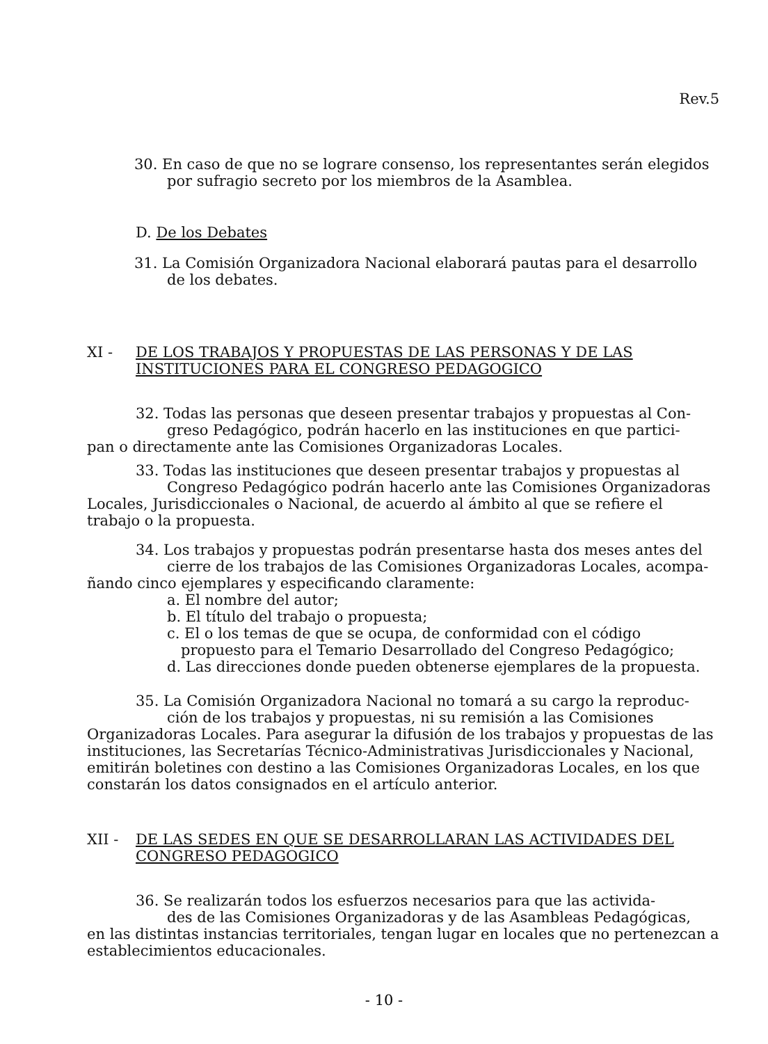Rev.5
30. En caso de que no se lograre consenso, los representantes serán elegidos por sufragio secreto por los miembros de la Asamblea.
D. De los Debates
31. La Comisión Organizadora Nacional elaborará pautas para el desarrollo de los debates.
XI - DE LOS TRABAJOS Y PROPUESTAS DE LAS PERSONAS Y DE LAS INSTITUCIONES PARA EL CONGRESO PEDAGOGICO
32. Todas las personas que deseen presentar trabajos y propuestas al Con-
greso Pedagógico, podrán hacerlo en las instituciones en que partici-
pan o directamente ante las Comisiones Organizadoras Locales.
33. Todas las instituciones que deseen presentar trabajos y propuestas al
Congreso Pedagógico podrán hacerlo ante las Comisiones Organizadoras
Locales, Jurisdiccionales o Nacional, de acuerdo al ámbito al que se refiere el trabajo o la propuesta.
34. Los trabajos y propuestas podrán presentarse hasta dos meses antes del
cierre de los trabajos de las Comisiones Organizadoras Locales, acompa-
ñando cinco ejemplares y especificando claramente:
a. El nombre del autor;
b. El título del trabajo o propuesta;
c. El o los temas de que se ocupa, de conformidad con el código propuesto para el Temario Desarrollado del Congreso Pedagógico;
d. Las direcciones donde pueden obtenerse ejemplares de la propuesta.
35. La Comisión Organizadora Nacional no tomará a su cargo la reproduc-
ción de los trabajos y propuestas, ni su remisión a las Comisiones
Organizadoras Locales. Para asegurar la difusión de los trabajos y propuestas de las instituciones, las Secretarías Técnico-Administrativas Jurisdiccionales y Nacional, emitirán boletines con destino a las Comisiones Organizadoras Locales, en los que constarán los datos consignados en el artículo anterior.
XII - DE LAS SEDES EN QUE SE DESARROLLARAN LAS ACTIVIDADES DEL CONGRESO PEDAGOGICO
36. Se realizarán todos los esfuerzos necesarios para que las activida-
des de las Comisiones Organizadoras y de las Asambleas Pedagógicas,
en las distintas instancias territoriales, tengan lugar en locales que no pertenezcan a establecimientos educacionales.
- 10 -